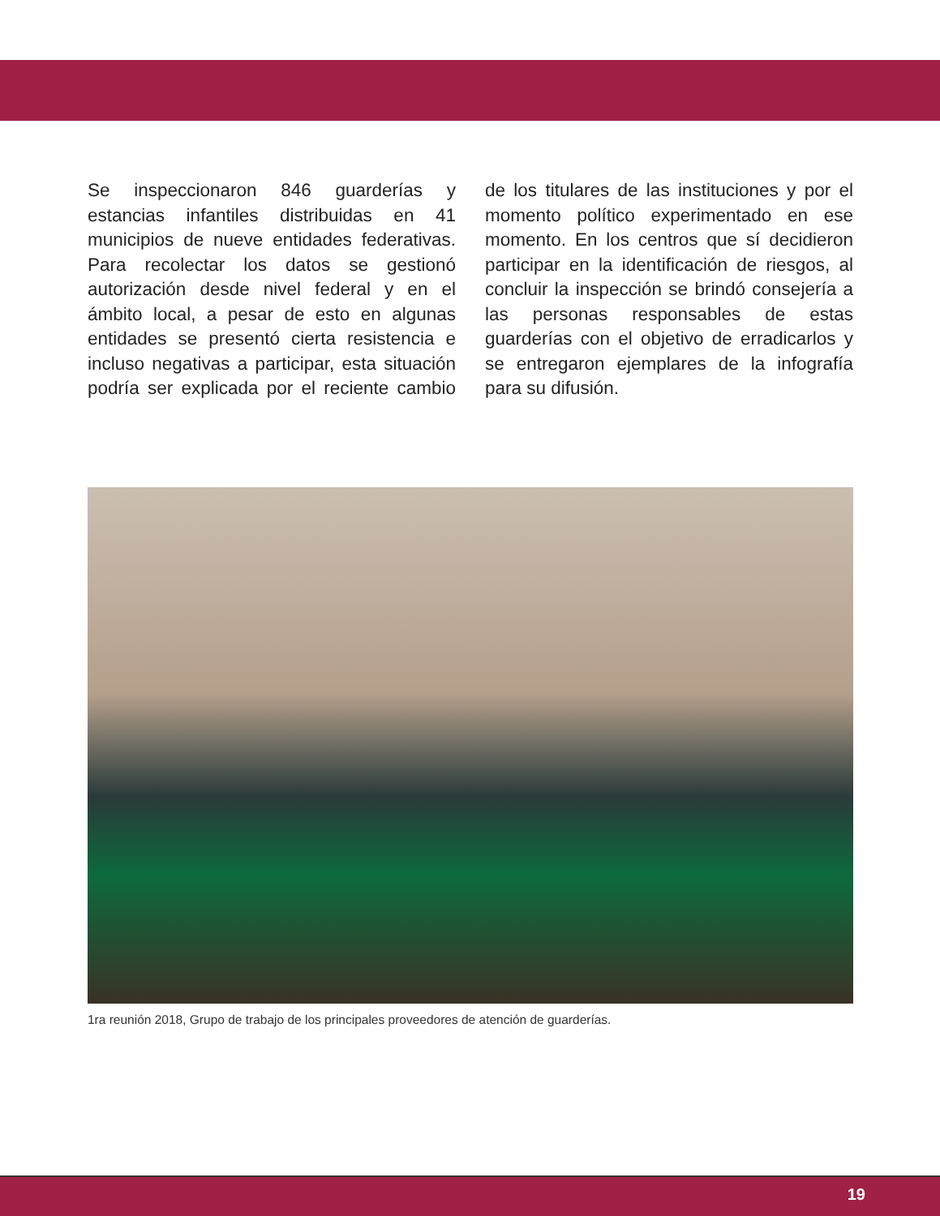Se inspeccionaron 846 guarderías y estancias infantiles distribuidas en 41 municipios de nueve entidades federativas. Para recolectar los datos se gestionó autorización desde nivel federal y en el ámbito local, a pesar de esto en algunas entidades se presentó cierta resistencia e incluso negativas a participar, esta situación podría ser explicada por el reciente cambio de los titulares de las instituciones y por el momento político experimentado en ese momento. En los centros que sí decidieron participar en la identificación de riesgos, al concluir la inspección se brindó consejería a las personas responsables de estas guarderías con el objetivo de erradicarlos y se entregaron ejemplares de la infografía para su difusión.
1ra reunión 2018, Grupo de trabajo de los principales proveedores de atención de guarderías.
19